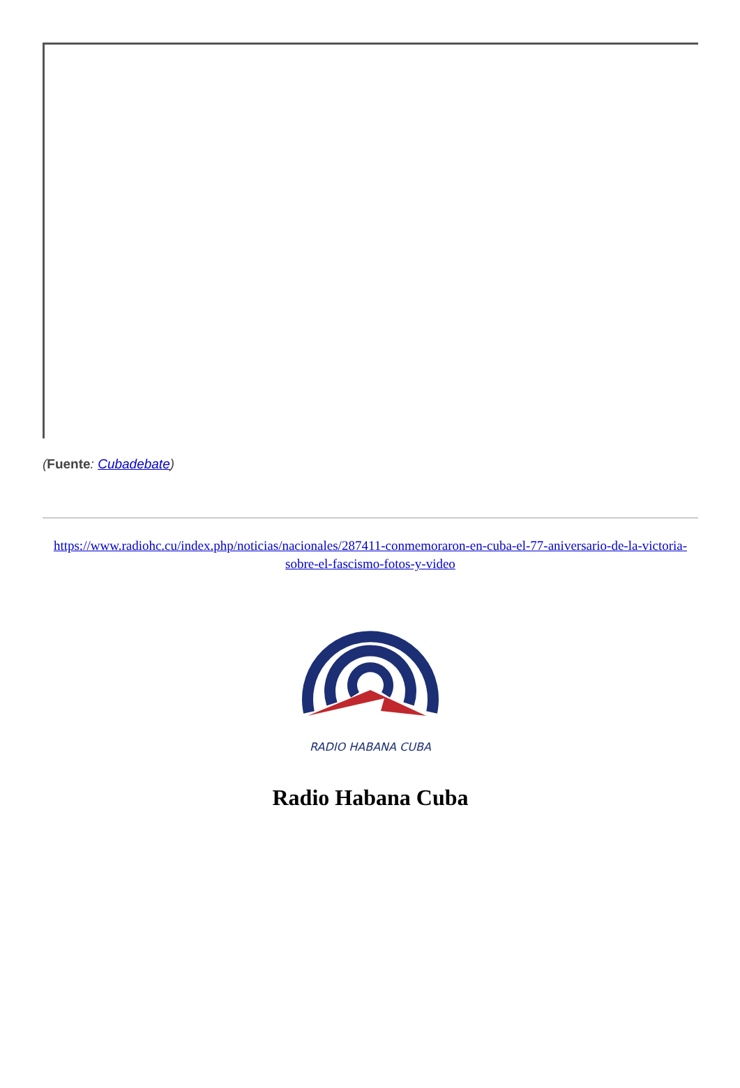(Fuente: Cubadebate)
https://www.radiohc.cu/index.php/noticias/nacionales/287411-conmemoraron-en-cuba-el-77-aniversario-de-la-victoria-sobre-el-fascismo-fotos-y-video
RADIO HABANA CUBA
Radio Habana Cuba